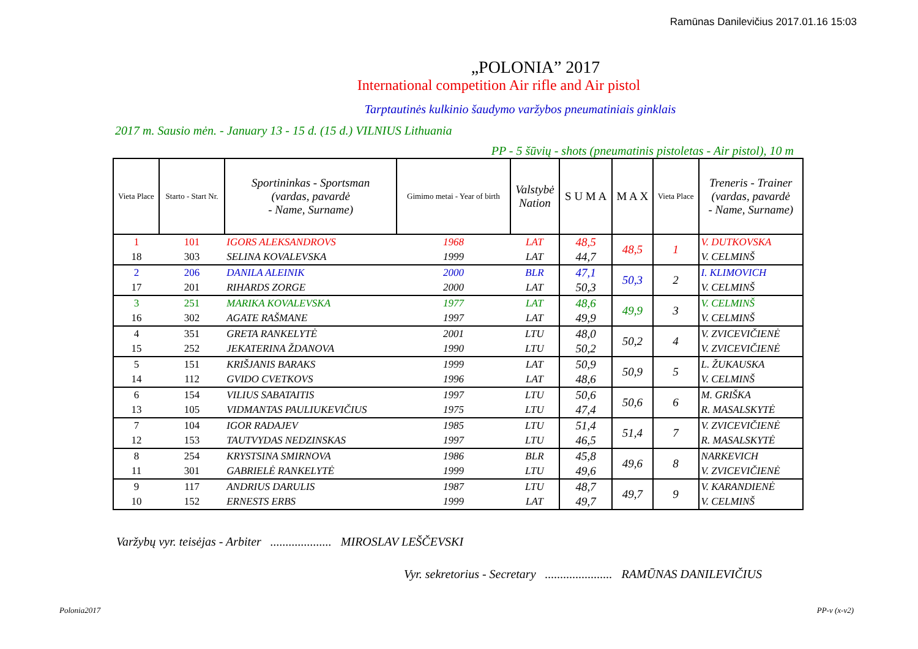Ramūnas Danilevičius 2017.01.16 15:03
„POLONIA” 2017
International competition Air rifle and Air pistol
Tarptautinės kulkinio šaudymo varžybos pneumatiniais ginklais
2017 m. Sausio mėn. - January 13 - 15 d. (15 d.) VILNIUS Lithuania
PP - 5 šūvių - shots (pneumatinis pistoletas - Air pistol), 10 m
| Vieta Place | Starto - Start Nr. | Sportininkas - Sportsman (vardas, pavardė - Name, Surname) | Gimimo metai - Year of birth | Valstybė Nation | S U M A | M A X | Vieta Place | Treneris - Trainer (vardas, pavardė - Name, Surname) |
| --- | --- | --- | --- | --- | --- | --- | --- | --- |
| 1 | 101 | IGORS ALEKSANDROVS | 1968 | LAT | 48,5 | 48,5 | 1 | V. DUTKOVSKA |
| 18 | 303 | SELINA KOVALEVSKA | 1999 | LAT | 44,7 | | | V. CELMINŠ |
| 2 | 206 | DANILA ALEINIK | 2000 | BLR | 47,1 | 50,3 | 2 | I. KLIMOVICH |
| 17 | 201 | RIHARDS ZORGE | 2000 | LAT | 50,3 | | | V. CELMINŠ |
| 3 | 251 | MARIKA KOVALEVSKA | 1977 | LAT | 48,6 | 49,9 | 3 | V. CELMINŠ |
| 16 | 302 | AGATE RAŠMANE | 1997 | LAT | 49,9 | | | V. CELMINŠ |
| 4 | 351 | GRETA RANKELYTĖ | 2001 | LTU | 48,0 | 50,2 | 4 | V. ZVICEVIČIENĖ |
| 15 | 252 | JEKATERINA ŽDANOVA | 1990 | LTU | 50,2 | | | V. ZVICEVIČIENĖ |
| 5 | 151 | KRIŠJANIS BARAKS | 1999 | LAT | 50,9 | 50,9 | 5 | L. ŽUKAUSKA |
| 14 | 112 | GVIDO CVETKOVS | 1996 | LAT | 48,6 | | | V. CELMINŠ |
| 6 | 154 | VILIUS SABATAITIS | 1997 | LTU | 50,6 | 50,6 | 6 | M. GRIŠKA |
| 13 | 105 | VIDMANTAS PAULIUKEVIČIUS | 1975 | LTU | 47,4 | | | R. MASALSKYTĖ |
| 7 | 104 | IGOR RADAJEV | 1985 | LTU | 51,4 | 51,4 | 7 | V. ZVICEVIČIENĖ |
| 12 | 153 | TAUTVYDAS NEDZINSKAS | 1997 | LTU | 46,5 | | | R. MASALSKYTĖ |
| 8 | 254 | KRYSTSINA SMIRNOVA | 1986 | BLR | 45,8 | 49,6 | 8 | NARKEVICH |
| 11 | 301 | GABRIELĖ RANKELYTĖ | 1999 | LTU | 49,6 | | | V. ZVICEVIČIENĖ |
| 9 | 117 | ANDRIUS DARULIS | 1987 | LTU | 48,7 | 49,7 | 9 | V. KARANDIENĖ |
| 10 | 152 | ERNESTS ERBS | 1999 | LAT | 49,7 | | | V. CELMINŠ |
Varžybų vyr. teisėjas - Arbiter .................... MIROSLAV LEŠČEVSKI
Vyr. sekretorius - Secretary ...................... RAMŪNAS DANILEVIČIUS
Polonia2017 PP-v (x-v2)